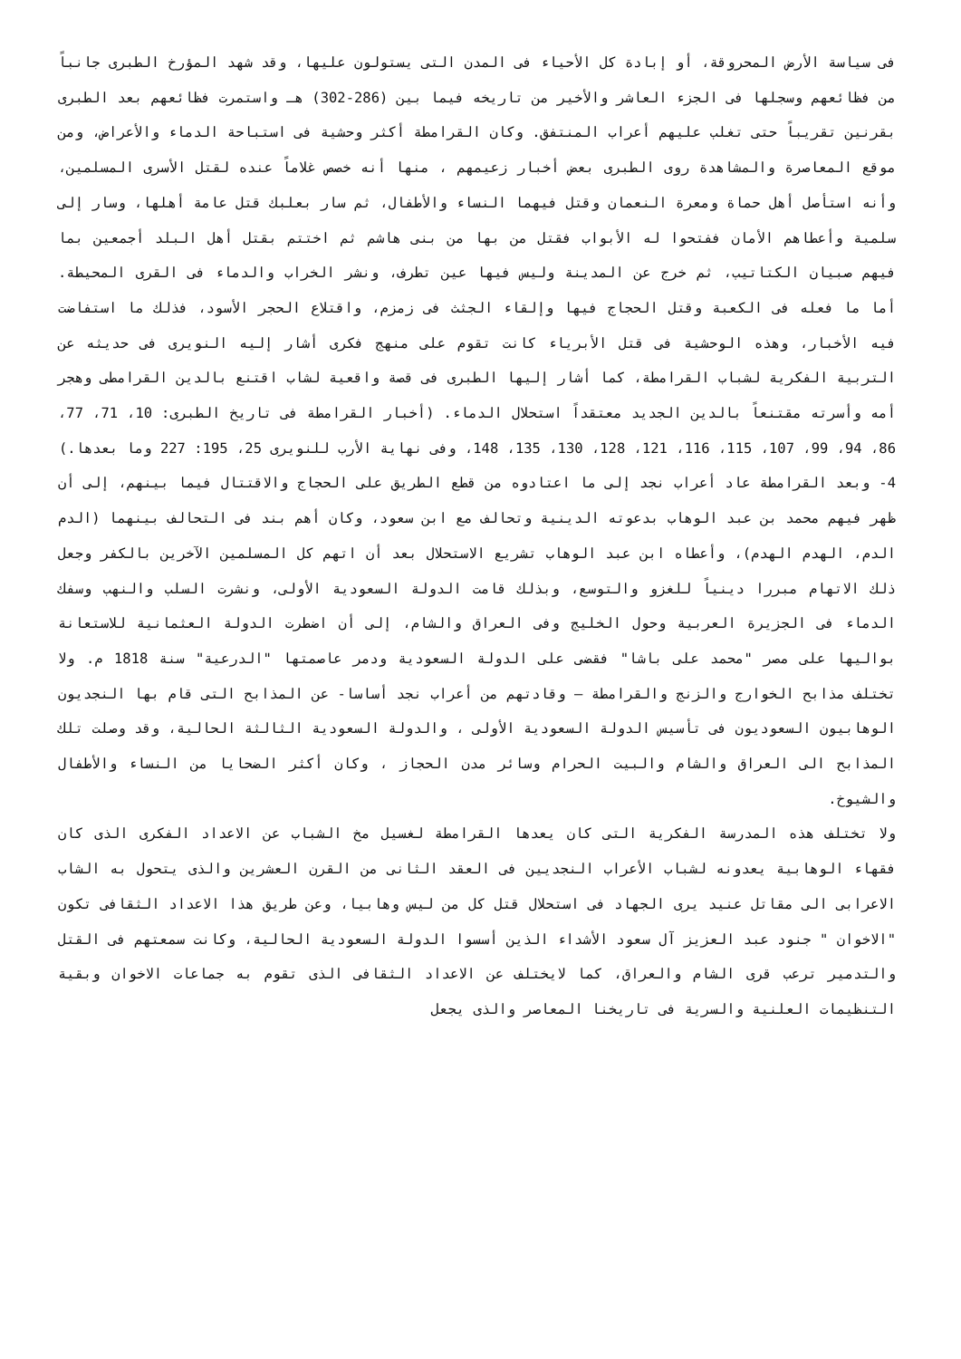فى سياسة الأرض المحروقة، أو إبادة كل الأحياء فى المدن التى يستولون عليها، وقد شهد المؤرخ الطبرى جانباً من فظائعهم وسجلها فى الجزء العاشر والأخير من تاريخه فيما بين (286-302) هـ واستمرت فظائعهم بعد الطبرى بقرنين تقريباً حتى تغلب عليهم أعراب المنتفق. وكان القرامطة أكثر وحشية فى استباحة الدماء والأعراض، ومن موقع المعاصرة والمشاهدة روى الطبرى بعض أخبار زعيمهم ، منها أنه خصص غلاماً عنده لقتل الأسرى المسلمين، وأنه استأصل أهل حماة ومعرة النعمان وقتل فيهما النساء والأطفال، ثم سار بعلبك قتل عامة أهلها، وسار إلى سلمية وأعطاهم الأمان ففتحوا له الأبواب فقتل من بها من بنى هاشم ثم اختتم بقتل أهل البلد أجمعين بما فيهم صبيان الكتاتيب، ثم خرج عن المدينة وليس فيها عين تطرف، ونشر الخراب والدماء فى القرى المحيطة. أما ما فعله فى الكعبة وقتل الحجاج فيها وإلقاء الجثث فى زمزم، واقتلاع الحجر الأسود، فذلك ما استفاضت فيه الأخبار، وهذه الوحشية فى قتل الأبرياء كانت تقوم على منهج فكرى أشار إليه النويرى فى حديثه عن التربية الفكرية لشباب القرامطة، كما أشار إليها الطبرى فى قصة واقعية لشاب اقتنع بالدين القرامطى وهجر أمه وأسرته مقتنعاً بالدين الجديد معتقداً استحلال الدماء. (أخبار القرامطة فى تاريخ الطبرى: 10، 71، 77، 86، 94، 99، 107، 115، 116، 121، 128، 130، 135، 148، وفى نهاية الأرب للنويرى 25، 195: 227 وما بعدها.)
4- وبعد القرامطة عاد أعراب نجد إلى ما اعتادوه من قطع الطريق على الحجاج والاقتتال فيما بينهم، إلى أن ظهر فيهم محمد بن عبد الوهاب بدعوته الدينية وتحالف مع ابن سعود، وكان أهم بند فى التحالف بينهما (الدم الدم، الهدم الهدم)، وأعطاه ابن عبد الوهاب تشريع الاستحلال بعد أن اتهم كل المسلمين الآخرين بالكفر وجعل ذلك الاتهام مبررا دينياً للغزو والتوسع، وبذلك قامت الدولة السعودية الأولى، ونشرت السلب والنهب وسفك الدماء فى الجزيرة العربية وحول الخليج وفى العراق والشام، إلى أن اضطرت الدولة العثمانية للاستعانة بواليها على مصر "محمد على باشا" فقضى على الدولة السعودية ودمر عاصمتها "الدرعية" سنة 1818 م. ولا تختلف مذابح الخوارج والزنج والقرامطة – وقادتهم من أعراب نجد أساسا- عن المذابح التى قام بها النجديون الوهابيون السعوديون فى تأسيس الدولة السعودية الأولى ، والدولة السعودية الثالثة الحالية، وقد وصلت تلك المذابح الى العراق والشام والبيت الحرام وسائر مدن الحجاز ، وكان أكثر الضحايا من النساء والأطفال والشيوخ.
ولا تختلف هذه المدرسة الفكرية التى كان يعدها القرامطة لغسيل مخ الشباب عن الاعداد الفكرى الذى كان فقهاء الوهابية يعدونه لشباب الأعراب النجديين فى العقد الثانى من القرن العشرين والذى يتحول به الشاب الاعرابى الى مقاتل عنيد يرى الجهاد فى استحلال قتل كل من ليس وهابيا، وعن طريق هذا الاعداد الثقافى تكون "الاخوان " جنود عبد العزيز آل سعود الأشداء الذين أسسوا الدولة السعودية الحالية، وكانت سمعتهم فى القتل والتدمير ترعب قرى الشام والعراق، كما لايختلف عن الاعداد الثقافى الذى تقوم به جماعات الاخوان وبقية التنظيمات العلنية والسرية فى تاريخنا المعاصر والذى يجعل